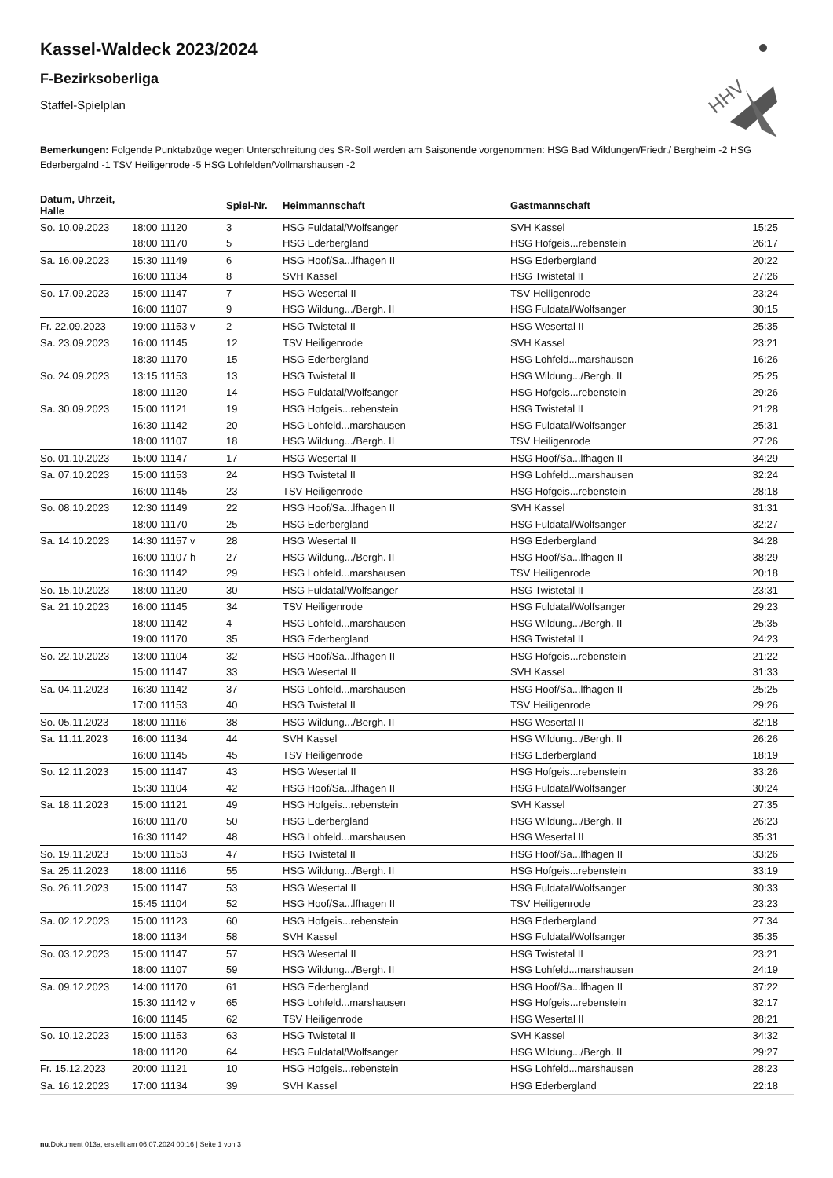HHV
Kassel-Waldeck 2023/2024
F-Bezirksoberliga
Staffel-Spielplan
Bemerkungen: Folgende Punktabzüge wegen Unterschreitung des SR-Soll werden am Saisonende vorgenommen: HSG Bad Wildungen/Friedr./ Bergheim -2 HSG Ederbergalnd -1 TSV Heiligenrode -5 HSG Lohfelden/Vollmarshausen -2
| Datum, Uhrzeit, Halle | | Spiel-Nr. | Heimmannschaft | Gastmannschaft | |
| --- | --- | --- | --- | --- | --- |
| So. 10.09.2023 | 18:00 11120 | 3 | HSG Fuldatal/Wolfsanger | SVH Kassel | 15:25 |
| | 18:00 11170 | 5 | HSG Ederbergland | HSG Hofgeis...rebenstein | 26:17 |
| Sa. 16.09.2023 | 15:30 11149 | 6 | HSG Hoof/Sa...lfhagen II | HSG Ederbergland | 20:22 |
| | 16:00 11134 | 8 | SVH Kassel | HSG Twistetal II | 27:26 |
| So. 17.09.2023 | 15:00 11147 | 7 | HSG Wesertal II | TSV Heiligenrode | 23:24 |
| | 16:00 11107 | 9 | HSG Wildung.../Bergh. II | HSG Fuldatal/Wolfsanger | 30:15 |
| Fr. 22.09.2023 | 19:00 11153 v | 2 | HSG Twistetal II | HSG Wesertal II | 25:35 |
| Sa. 23.09.2023 | 16:00 11145 | 12 | TSV Heiligenrode | SVH Kassel | 23:21 |
| | 18:30 11170 | 15 | HSG Ederbergland | HSG Lohfeld...marshausen | 16:26 |
| So. 24.09.2023 | 13:15 11153 | 13 | HSG Twistetal II | HSG Wildung.../Bergh. II | 25:25 |
| | 18:00 11120 | 14 | HSG Fuldatal/Wolfsanger | HSG Hofgeis...rebenstein | 29:26 |
| Sa. 30.09.2023 | 15:00 11121 | 19 | HSG Hofgeis...rebenstein | HSG Twistetal II | 21:28 |
| | 16:30 11142 | 20 | HSG Lohfeld...marshausen | HSG Fuldatal/Wolfsanger | 25:31 |
| | 18:00 11107 | 18 | HSG Wildung.../Bergh. II | TSV Heiligenrode | 27:26 |
| So. 01.10.2023 | 15:00 11147 | 17 | HSG Wesertal II | HSG Hoof/Sa...lfhagen II | 34:29 |
| Sa. 07.10.2023 | 15:00 11153 | 24 | HSG Twistetal II | HSG Lohfeld...marshausen | 32:24 |
| | 16:00 11145 | 23 | TSV Heiligenrode | HSG Hofgeis...rebenstein | 28:18 |
| So. 08.10.2023 | 12:30 11149 | 22 | HSG Hoof/Sa...lfhagen II | SVH Kassel | 31:31 |
| | 18:00 11170 | 25 | HSG Ederbergland | HSG Fuldatal/Wolfsanger | 32:27 |
| Sa. 14.10.2023 | 14:30 11157 v | 28 | HSG Wesertal II | HSG Ederbergland | 34:28 |
| | 16:00 11107 h | 27 | HSG Wildung.../Bergh. II | HSG Hoof/Sa...lfhagen II | 38:29 |
| | 16:30 11142 | 29 | HSG Lohfeld...marshausen | TSV Heiligenrode | 20:18 |
| So. 15.10.2023 | 18:00 11120 | 30 | HSG Fuldatal/Wolfsanger | HSG Twistetal II | 23:31 |
| Sa. 21.10.2023 | 16:00 11145 | 34 | TSV Heiligenrode | HSG Fuldatal/Wolfsanger | 29:23 |
| | 18:00 11142 | 4 | HSG Lohfeld...marshausen | HSG Wildung.../Bergh. II | 25:35 |
| | 19:00 11170 | 35 | HSG Ederbergland | HSG Twistetal II | 24:23 |
| So. 22.10.2023 | 13:00 11104 | 32 | HSG Hoof/Sa...lfhagen II | HSG Hofgeis...rebenstein | 21:22 |
| | 15:00 11147 | 33 | HSG Wesertal II | SVH Kassel | 31:33 |
| Sa. 04.11.2023 | 16:30 11142 | 37 | HSG Lohfeld...marshausen | HSG Hoof/Sa...lfhagen II | 25:25 |
| | 17:00 11153 | 40 | HSG Twistetal II | TSV Heiligenrode | 29:26 |
| So. 05.11.2023 | 18:00 11116 | 38 | HSG Wildung.../Bergh. II | HSG Wesertal II | 32:18 |
| Sa. 11.11.2023 | 16:00 11134 | 44 | SVH Kassel | HSG Wildung.../Bergh. II | 26:26 |
| | 16:00 11145 | 45 | TSV Heiligenrode | HSG Ederbergland | 18:19 |
| So. 12.11.2023 | 15:00 11147 | 43 | HSG Wesertal II | HSG Hofgeis...rebenstein | 33:26 |
| | 15:30 11104 | 42 | HSG Hoof/Sa...lfhagen II | HSG Fuldatal/Wolfsanger | 30:24 |
| Sa. 18.11.2023 | 15:00 11121 | 49 | HSG Hofgeis...rebenstein | SVH Kassel | 27:35 |
| | 16:00 11170 | 50 | HSG Ederbergland | HSG Wildung.../Bergh. II | 26:23 |
| | 16:30 11142 | 48 | HSG Lohfeld...marshausen | HSG Wesertal II | 35:31 |
| So. 19.11.2023 | 15:00 11153 | 47 | HSG Twistetal II | HSG Hoof/Sa...lfhagen II | 33:26 |
| Sa. 25.11.2023 | 18:00 11116 | 55 | HSG Wildung.../Bergh. II | HSG Hofgeis...rebenstein | 33:19 |
| So. 26.11.2023 | 15:00 11147 | 53 | HSG Wesertal II | HSG Fuldatal/Wolfsanger | 30:33 |
| | 15:45 11104 | 52 | HSG Hoof/Sa...lfhagen II | TSV Heiligenrode | 23:23 |
| Sa. 02.12.2023 | 15:00 11123 | 60 | HSG Hofgeis...rebenstein | HSG Ederbergland | 27:34 |
| | 18:00 11134 | 58 | SVH Kassel | HSG Fuldatal/Wolfsanger | 35:35 |
| So. 03.12.2023 | 15:00 11147 | 57 | HSG Wesertal II | HSG Twistetal II | 23:21 |
| | 18:00 11107 | 59 | HSG Wildung.../Bergh. II | HSG Lohfeld...marshausen | 24:19 |
| Sa. 09.12.2023 | 14:00 11170 | 61 | HSG Ederbergland | HSG Hoof/Sa...lfhagen II | 37:22 |
| | 15:30 11142 v | 65 | HSG Lohfeld...marshausen | HSG Hofgeis...rebenstein | 32:17 |
| | 16:00 11145 | 62 | TSV Heiligenrode | HSG Wesertal II | 28:21 |
| So. 10.12.2023 | 15:00 11153 | 63 | HSG Twistetal II | SVH Kassel | 34:32 |
| | 18:00 11120 | 64 | HSG Fuldatal/Wolfsanger | HSG Wildung.../Bergh. II | 29:27 |
| Fr. 15.12.2023 | 20:00 11121 | 10 | HSG Hofgeis...rebenstein | HSG Lohfeld...marshausen | 28:23 |
| Sa. 16.12.2023 | 17:00 11134 | 39 | SVH Kassel | HSG Ederbergland | 22:18 |
nu.Dokument 013a, erstellt am 06.07.2024 00:16 | Seite 1 von 3